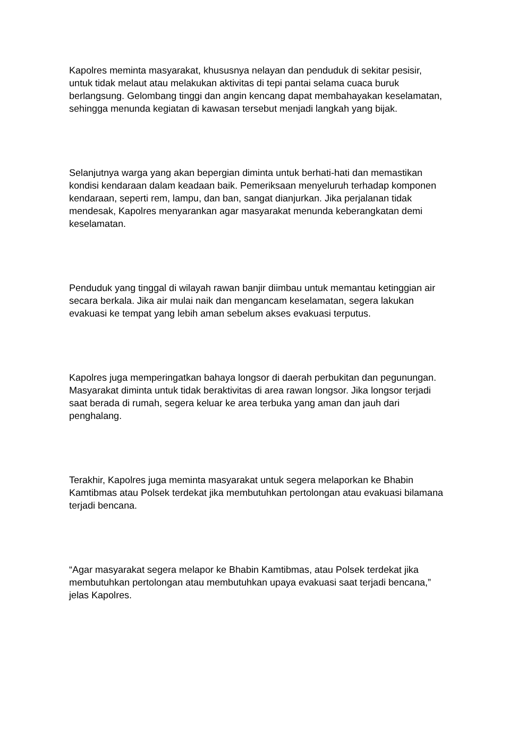Kapolres meminta masyarakat, khususnya nelayan dan penduduk di sekitar pesisir, untuk tidak melaut atau melakukan aktivitas di tepi pantai selama cuaca buruk berlangsung. Gelombang tinggi dan angin kencang dapat membahayakan keselamatan, sehingga menunda kegiatan di kawasan tersebut menjadi langkah yang bijak.
Selanjutnya warga yang akan bepergian diminta untuk berhati-hati dan memastikan kondisi kendaraan dalam keadaan baik. Pemeriksaan menyeluruh terhadap komponen kendaraan, seperti rem, lampu, dan ban, sangat dianjurkan. Jika perjalanan tidak mendesak, Kapolres menyarankan agar masyarakat menunda keberangkatan demi keselamatan.
Penduduk yang tinggal di wilayah rawan banjir diimbau untuk memantau ketinggian air secara berkala. Jika air mulai naik dan mengancam keselamatan, segera lakukan evakuasi ke tempat yang lebih aman sebelum akses evakuasi terputus.
Kapolres juga memperingatkan bahaya longsor di daerah perbukitan dan pegunungan. Masyarakat diminta untuk tidak beraktivitas di area rawan longsor. Jika longsor terjadi saat berada di rumah, segera keluar ke area terbuka yang aman dan jauh dari penghalang.
Terakhir, Kapolres juga meminta masyarakat untuk segera melaporkan ke Bhabin Kamtibmas atau Polsek terdekat jika membutuhkan pertolongan atau evakuasi bilamana terjadi bencana.
“Agar masyarakat segera melapor ke Bhabin Kamtibmas, atau Polsek terdekat jika membutuhkan pertolongan atau membutuhkan upaya evakuasi saat terjadi bencana,” jelas Kapolres.